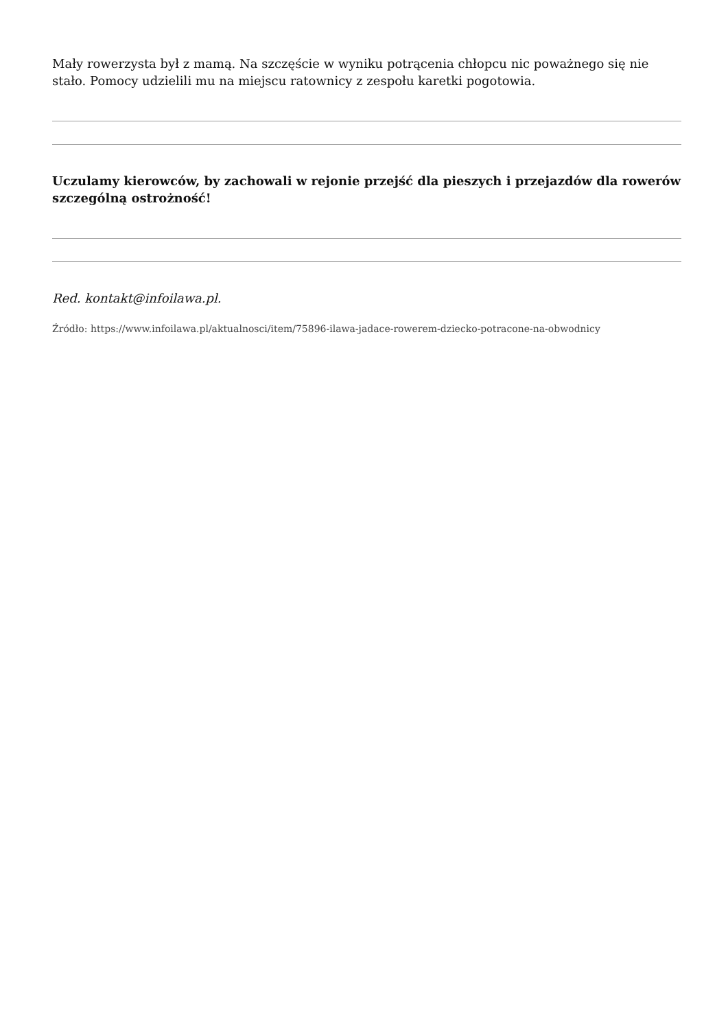Mały rowerzysta był z mamą. Na szczęście w wyniku potrącenia chłopcu nic poważnego się nie stało. Pomocy udzielili mu na miejscu ratownicy z zespołu karetki pogotowia.
Uczulamy kierowców, by zachowali w rejonie przejść dla pieszych i przejazdów dla rowerów szczególną ostrożność!
Red. kontakt@infoilawa.pl.
Źródło: https://www.infoilawa.pl/aktualnosci/item/75896-ilawa-jadace-rowerem-dziecko-potracone-na-obwodnicy